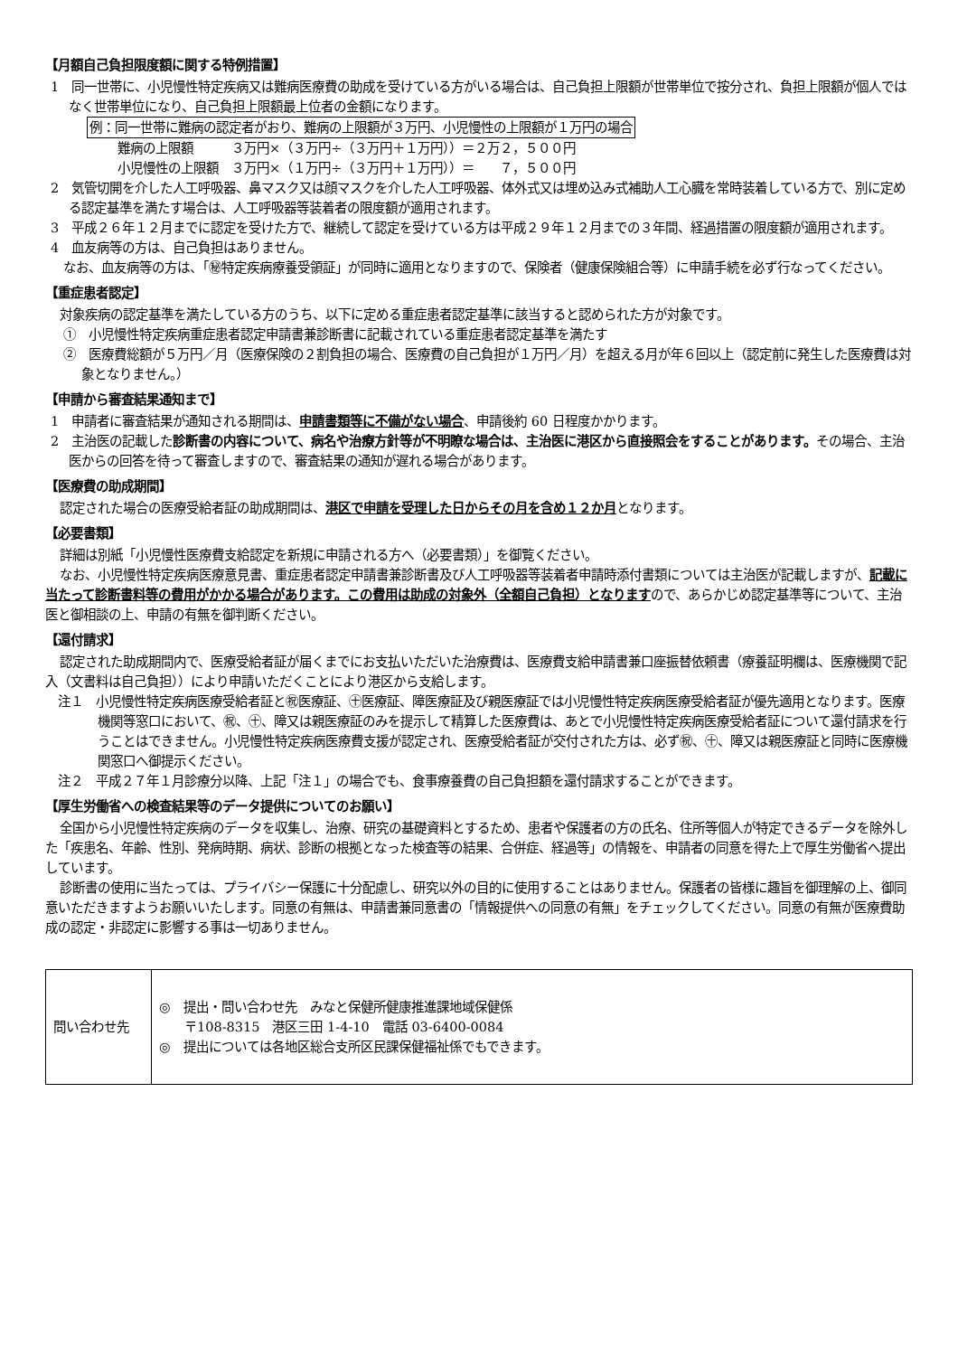【月額自己負担限度額に関する特例措置】
1　同一世帯に、小児慢性特定疾病又は難病医療費の助成を受けている方がいる場合は、自己負担上限額が世帯単位で按分され、負担上限額が個人ではなく世帯単位になり、自己負担上限額最上位者の金額になります。
例：同一世帯に難病の認定者がおり、難病の上限額が３万円、小児慢性の上限額が１万円の場合
難病の上限額　　　３万円×（３万円÷（３万円＋１万円））＝２万２，５００円
小児慢性の上限額　３万円×（１万円÷（３万円＋１万円））＝　　７，５００円
2　気管切開を介した人工呼吸器、鼻マスク又は顔マスクを介した人工呼吸器、体外式又は埋め込み式補助人工心臓を常時装着している方で、別に定める認定基準を満たす場合は、人工呼吸器等装着者の限度額が適用されます。
3　平成２６年１２月までに認定を受けた方で、継続して認定を受けている方は平成２９年１２月までの３年間、経過措置の限度額が適用されます。
4　血友病等の方は、自己負担はありません。
　なお、血友病等の方は、「㊙特定疾病療養受領証」が同時に適用となりますので、保険者（健康保険組合等）に申請手続を必ず行なってください。
【重症患者認定】
対象疾病の認定基準を満たしている方のうち、以下に定める重症患者認定基準に該当すると認められた方が対象です。
①　小児慢性特定疾病重症患者認定申請書兼診断書に記載されている重症患者認定基準を満たす
②　医療費総額が５万円／月（医療保険の２割負担の場合、医療費の自己負担が１万円／月）を超える月が年６回以上（認定前に発生した医療費は対象となりません。）
【申請から審査結果通知まで】
1　申請者に審査結果が通知される期間は、申請書類等に不備がない場合、申請後約 60 日程度かかります。
2　主治医の記載した診断書の内容について、病名や治療方針等が不明瞭な場合は、主治医に港区から直接照会をすることがあります。その場合、主治医からの回答を待って審査しますので、審査結果の通知が遅れる場合があります。
【医療費の助成期間】
認定された場合の医療受給者証の助成期間は、港区で申請を受理した日からその月を含め１２か月となります。
【必要書類】
詳細は別紙「小児慢性医療費支給認定を新規に申請される方へ（必要書類）」を御覧ください。
なお、小児慢性特定疾病医療意見書、重症患者認定申請書兼診断書及び人工呼吸器等装着者申請時添付書類については主治医が記載しますが、記載に当たって診断書料等の費用がかかる場合があります。この費用は助成の対象外（全額自己負担）となりますので、あらかじめ認定基準等について、主治医と御相談の上、申請の有無を御判断ください。
【還付請求】
認定された助成期間内で、医療受給者証が届くまでにお支払いただいた治療費は、医療費支給申請書兼口座振替依頼書（療養証明欄は、医療機関で記入（文書料は自己負担））により申請いただくことにより港区から支給します。
注１　小児慢性特定疾病医療受給者証と㊗医療証、㊉医療証、障医療証及び親医療証では小児慢性特定疾病医療受給者証が優先適用となります。医療機関等窓口において、㊗、㊉、障又は親医療証のみを提示して精算した医療費は、あとで小児慢性特定疾病医療受給者証について還付請求を行うことはできません。小児慢性特定疾病医療費支援が認定され、医療受給者証が交付された方は、必ず㊗、㊉、障又は親医療証と同時に医療機関窓口へ御提示ください。
注２　平成２７年１月診療分以降、上記「注１」の場合でも、食事療養費の自己負担額を還付請求することができます。
【厚生労働省への検査結果等のデータ提供についてのお願い】
全国から小児慢性特定疾病のデータを収集し、治療、研究の基礎資料とするため、患者や保護者の方の氏名、住所等個人が特定できるデータを除外した「疾患名、年齢、性別、発病時期、病状、診断の根拠となった検査等の結果、合併症、経過等」の情報を、申請者の同意を得た上で厚生労働省へ提出しています。
診断書の使用に当たっては、プライバシー保護に十分配慮し、研究以外の目的に使用することはありません。保護者の皆様に趣旨を御理解の上、御同意いただきますようお願いいたします。同意の有無は、申請書兼同意書の「情報提供への同意の有無」をチェックしてください。同意の有無が医療費助成の認定・非認定に影響する事は一切ありません。
| 問い合わせ先 | ◎ 提出・問い合わせ先 みなと保健所健康推進課地域保健係 〒108-8315 港区三田 1-4-10 電話 03-6400-0084 ◎ 提出については各地区総合支所区民課保健福祉係でもできます。 |